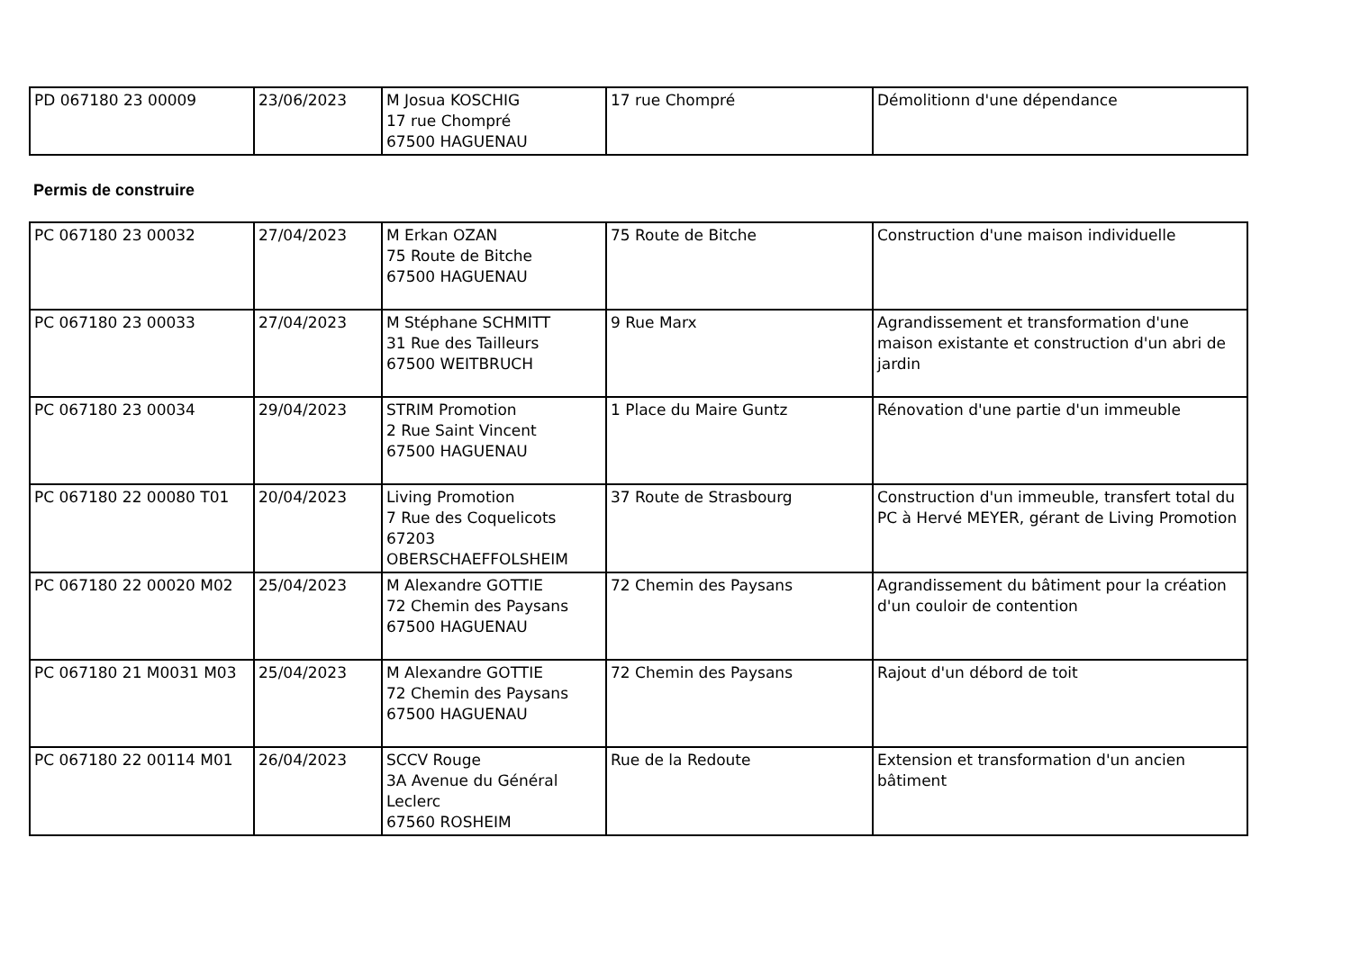| PD 067180 23 00009 | 23/06/2023 | M Josua KOSCHIG 17 rue Chompré 67500 HAGUENAU | 17 rue Chompré | Démolitionn d'une dépendance |
Permis de construire
| PC 067180 23 00032 | 27/04/2023 | M Erkan OZAN 75 Route de Bitche 67500 HAGUENAU | 75 Route de Bitche | Construction d'une maison individuelle |
| PC 067180 23 00033 | 27/04/2023 | M Stéphane SCHMITT 31 Rue des Tailleurs 67500 WEITBRUCH | 9 Rue Marx | Agrandissement et transformation d'une maison existante et construction d'un abri de jardin |
| PC 067180 23 00034 | 29/04/2023 | STRIM Promotion 2 Rue Saint Vincent 67500 HAGUENAU | 1 Place du Maire Guntz | Rénovation d'une partie d'un immeuble |
| PC 067180 22 00080 T01 | 20/04/2023 | Living Promotion 7 Rue des Coquelicots 67203 OBERSCHAEFFOLSHEIM | 37 Route de Strasbourg | Construction d'un immeuble, transfert total du PC à Hervé MEYER, gérant de Living Promotion |
| PC 067180 22 00020 M02 | 25/04/2023 | M Alexandre GOTTIE 72 Chemin des Paysans 67500 HAGUENAU | 72 Chemin des Paysans | Agrandissement du bâtiment pour la création d'un couloir de contention |
| PC 067180 21 M0031 M03 | 25/04/2023 | M Alexandre GOTTIE 72 Chemin des Paysans 67500 HAGUENAU | 72 Chemin des Paysans | Rajout d'un débord de toit |
| PC 067180 22 00114 M01 | 26/04/2023 | SCCV Rouge 3A Avenue du Général Leclerc 67560 ROSHEIM | Rue de la Redoute | Extension et transformation d'un ancien bâtiment |